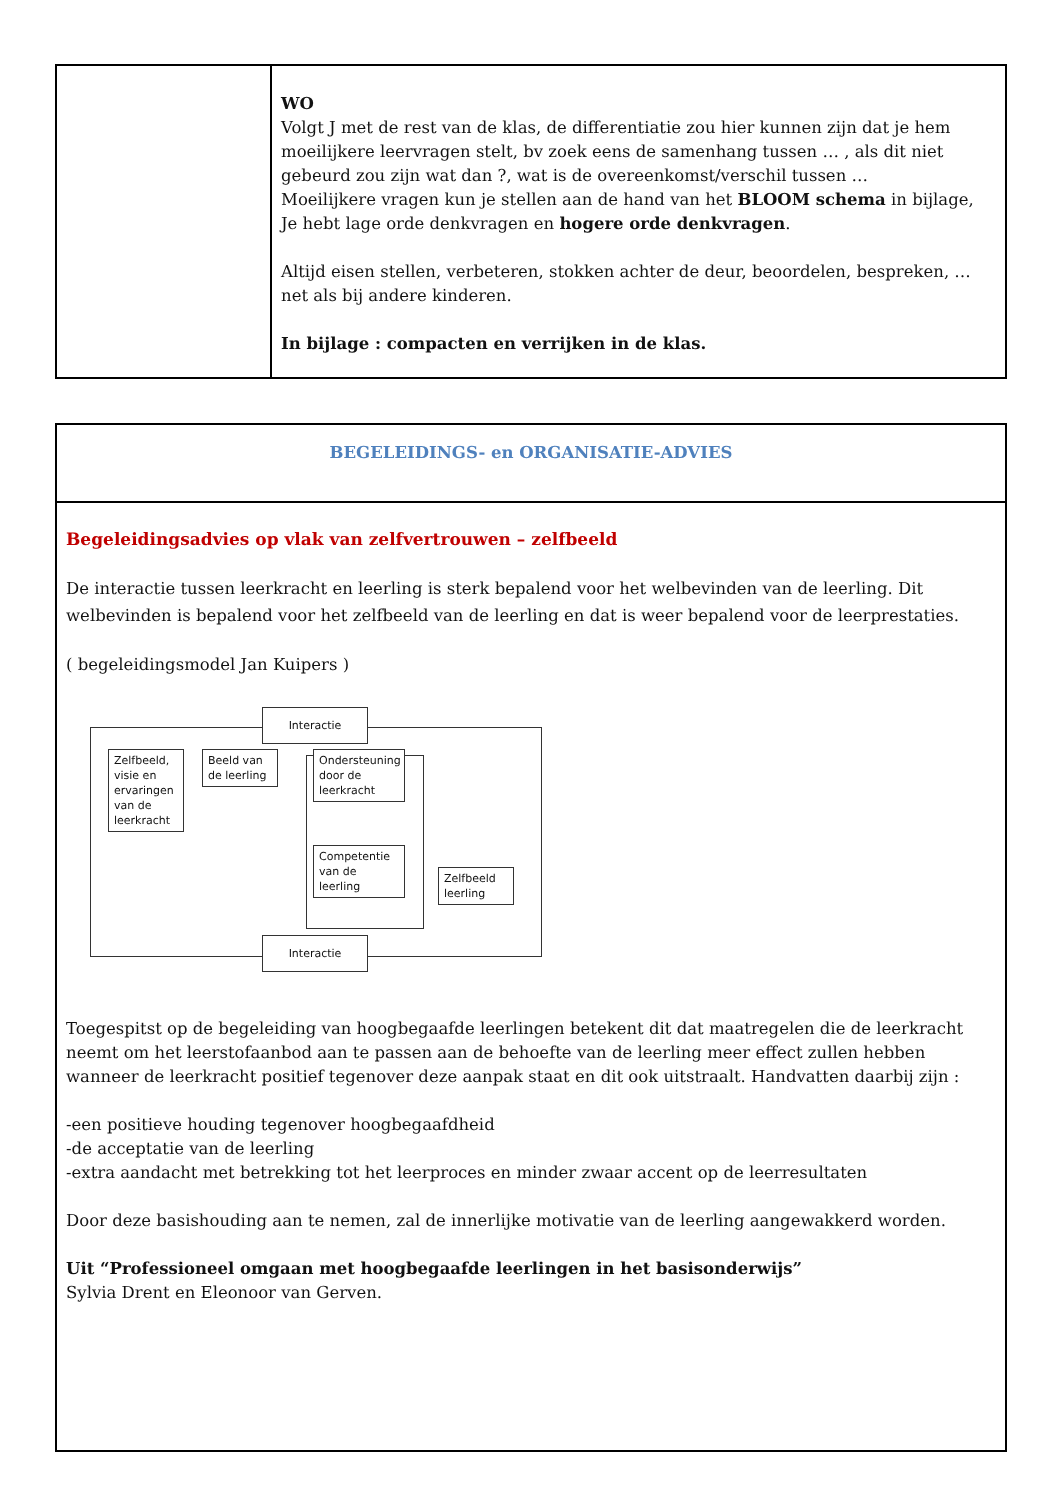| | WO Volgt J met de rest van de klas, de differentiatie zou hier kunnen zijn dat je hem moeilijkere leervragen stelt, bv zoek eens de samenhang tussen … , als dit niet gebeurd zou zijn wat dan ?, wat is de overeenkomst/verschil tussen … Moeilijkere vragen kun je stellen aan de hand van het BLOOM schema in bijlage, Je hebt lage orde denkvragen en hogere orde denkvragen . Altijd eisen stellen, verbeteren, stokken achter de deur, beoordelen, bespreken, … net als bij andere kinderen. In bijlage : compacten en verrijken in de klas. |
| BEGELEIDINGS- en ORGANISATIE-ADVIES |
| Begeleidingsadvies op vlak van zelfvertrouwen – zelfbeeld De interactie tussen leerkracht en leerling is sterk bepalend voor het welbevinden van de leerling. Dit welbevinden is bepalend voor het zelfbeeld van de leerling en dat is weer bepalend voor de leerprestaties. ( begeleidingsmodel Jan Kuipers ) Interactie Interactie Zelfbeeld, visie en ervaringen van de leerkracht Beeld van de leerling Ondersteuning door de leerkracht Competentie van de leerling Zelfbeeld leerling Toegespitst op de begeleiding van hoogbegaafde leerlingen betekent dit dat maatregelen die de leerkracht neemt om het leerstofaanbod aan te passen aan de behoefte van de leerling meer effect zullen hebben wanneer de leerkracht positief tegenover deze aanpak staat en dit ook uitstraalt. Handvatten daarbij zijn : -een positieve houding tegenover hoogbegaafdheid -de acceptatie van de leerling -extra aandacht met betrekking tot het leerproces en minder zwaar accent op de leerresultaten Door deze basishouding aan te nemen, zal de innerlijke motivatie van de leerling aangewakkerd worden. Uit “Professioneel omgaan met hoogbegaafde leerlingen in het basisonderwijs” Sylvia Drent en Eleonoor van Gerven. |